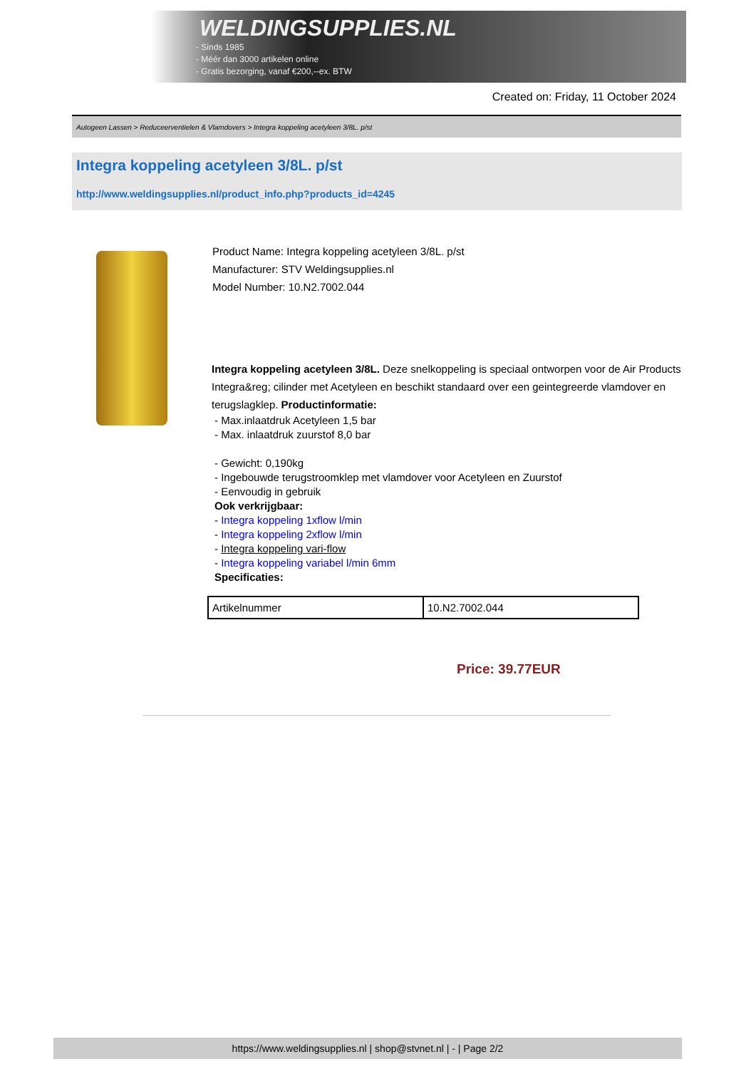WELDINGSUPPLIES.NL
- Sinds 1985
- Méér dan 3000 artikelen online
- Gratis bezorging, vanaf €200,--ex. BTW
Created on: Friday, 11 October 2024
Autogeen Lassen > Reduceerventielen & Vlamdovers > Integra koppeling acetyleen 3/8L. p/st
Integra koppeling acetyleen 3/8L. p/st
http://www.weldingsupplies.nl/product_info.php?products_id=4245
Product Name: Integra koppeling acetyleen 3/8L. p/st
Manufacturer: STV Weldingsupplies.nl
Model Number: 10.N2.7002.044
Integra koppeling acetyleen 3/8L. Deze snelkoppeling is speciaal ontworpen voor de Air Products Integra&reg; cilinder met Acetyleen en beschikt standaard over een geintegreerde vlamdover en terugslagklep. Productinformatie:
- Max.inlaatdruk Acetyleen 1,5 bar
- Max. inlaatdruk zuurstof 8,0 bar
- Gewicht: 0,190kg
- Ingebouwde terugstroomklep met vlamdover voor Acetyleen en Zuurstof
- Eenvoudig in gebruik
Ook verkrijgbaar:
- Integra koppeling 1xflow l/min
- Integra koppeling 2xflow l/min
- Integra koppeling vari-flow
- Integra koppeling variabel l/min 6mm
Specificaties:
| Artikelnummer | 10.N2.7002.044 |
Price: 39.77EUR
https://www.weldingsupplies.nl | shop@stvnet.nl | - | Page 2/2